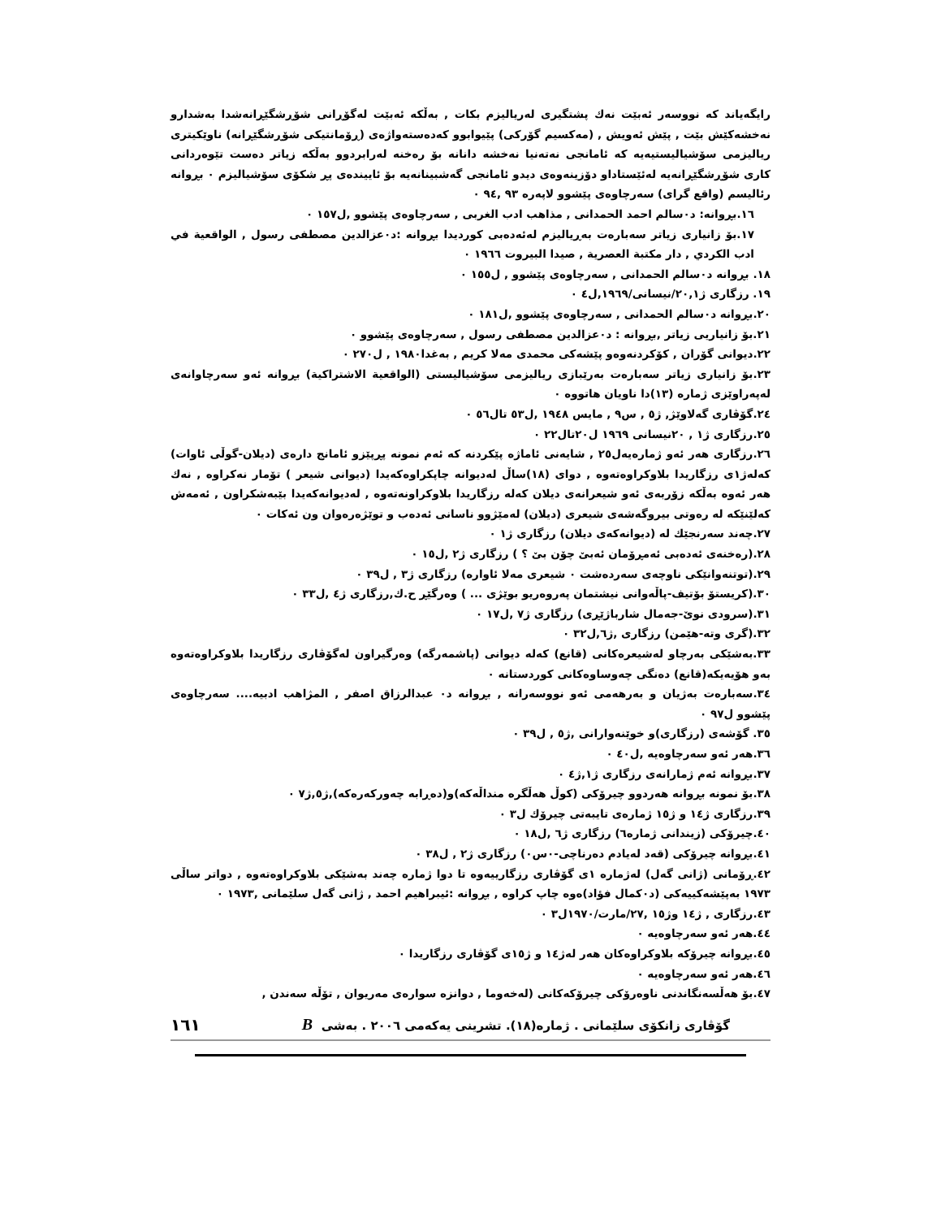رایگەیاند کە نووسەر ئەبێت نەك پشتگیری لەریالیزم بکات , بەڵکە ئەبێت لەگۆڕانی شۆڕشگێڕانەشدا بەشدارو نەخشەکێش بێت , پێش ئەویش , (مەکسیم گۆرکی) پێیوابوو کەدەستەواژەی (ڕۆمانتیکی شۆڕشگێڕانە) ناوێکیتری ریالیزمی سۆشیالیستیەیە کە ئامانجی نەتەنیا نەخشە دانانە بۆ رەخنە لەرابردوو بەڵکە زیاتر دەست تێوەردانی کاری شۆڕشگێڕانەیە لەئێستاداو دۆزینەوەی دیدو ئامانجی گەشبینانەیە بۆ ئاییندەی پڕ شکۆی سۆشیالیزم ٠ بڕوانە رئالیسم (واقع گرای) سەرچاوەی پێشوو لاپەرە ٩٣ ,٩٤ ٠
١٦.بڕوانە: د٠سالم احمد الحمدانی , مذاهب ادب الغربی , سەرچاوەی پێشوو ,ل١٥٧ ٠
١٧.بۆ زانیاری زیاتر سەبارەت بەڕیالیزم لەئەدەبی کوردیدا بڕوانە :د٠عزالدین مصطفی رسول , الواقعیة في ادب الكردي , دار مكتبة العصرية , صيدا البيروت ١٩٦٦ ٠
١٨. بڕوانە د٠سالم الحمدانی , سەرچاوەی پێشوو , ل١٥٥ ٠
١٩. رزگاری ژ٢٠,١/نیسانی/١٩٦٩,ل٤ ٠
٢٠.بڕوانە د٠سالم الحمدانی , سەرچاوەی پێشوو ,ل١٨١ ٠
٢١.بۆ زانیاریی زیاتر ,بڕوانە : د٠عزالدین مصطفی رسول , سەرچاوەی پێشوو ٠
٢٢.دیوانی گۆران , کۆکردنەوەو پێشەکی محمدی مەلا کریم , بەغدا١٩٨٠ , ل٢٧٠ ٠
٢٣.بۆ زانیاری زیاتر سەبارەت بەرێبازی ریالیزمی سۆشیالیستی (الواقعیة الاشتراكیة) بڕوانە ئەو سەرچاوانەی لەپەراوێزی ژمارە (١٣)دا ناویان هاتووە ٠
٢٤.گۆڤاری گەلاوێژ, ژ٥ , س٩ , مایس ١٩٤٨ ,ل٥٣ تال٥٦ ٠
٢٥.رزگاری ژ١ , ٢٠نیسانی ١٩٦٩ ل٢٠تال٢٢ ٠
٢٦.رزگاری هەر ئەو ژمارەیەل٢٥ , شایەنی ئاماژە پێکردنە کە ئەم نمونە پڕپێزو ئامانج دارەی (دیلان-گوڵی ئاوات) کەلەژ١ی رزگاریدا بلاوکراوەتەوە , دوای (١٨)ساڵ لەدیوانە چاپکراوەکەیدا (دیوانی شیعر ) تۆمار نەکراوە , نەك هەر ئەوە بەڵکە زۆربەی ئەو شیعرانەی دیلان کەلە رزگاریدا بلاوکراونەتەوە , لەدیوانەکەیدا بێبەشکراون , ئەمەش کەلێنێکە لە رەوتی بیروگەشەی شیعری (دیلان) لەمێژوو ناسانی ئەدەب و توێژەرەوان ون ئەکات ٠
٢٧.چەند سەرنجێك لە (دیوانەکەی دیلان) رزگاری ژ١ ٠
٢٨.(رەخنەی ئەدەبی ئەمڕۆمان ئەبێ چۆن بێ ؟ ) رزگاری ژ٢ ,ل١٥ ٠
٢٩.(توتنەوانێکی ناوچەی سەردەشت ٠ شیعری مەلا ئاوارە) رزگاری ژ٣ , ل٣٩ ٠
٣٠.(کریستۆ بۆتیف-پاڵەوانی نیشتمان پەروەریو بوێژی ... ) وەرگێڕ ح.ك,رزگاری ژ٤ ,ل٣٣ ٠
٣١.(سرودی نوێ-جەمال شارباژێڕی) رزگاری ژ٧ ,ل١٧ ٠
٣٢.(گری وتە-هێمن) رزگاری ,ژ٦,ل٣٢ ٠
٣٣.بەشێکی بەرچاو لەشیعرەکانی (قانع) کەلە دیوانی (پاشمەرگە) وەرگیراون لەگۆڤاری رزگاریدا بلاوکراوەتەوە بەو هۆیەیکە(قانع) دەنگی چەوساوەکانی کوردستانە ٠
٣٤.سەبارەت بەژیان و بەرهەمی ئەو نووسەرانە , بڕوانە د٠ عبدالرزاق اصفر , المژاهب ادبیە.... سەرچاوەی پێشوو ل٩٧ ٠
٣٥. گۆشەی (رزگاری)و خوێنەوارانی ,ژ٥ , ل٣٩ ٠
٣٦.هەر ئەو سەرچاوەیە ,ل٤٠ ٠
٣٧.بڕوانە ئەم ژمارانەی رزگاری ژ١,ژ٤ ٠
٣٨.بۆ نمونە بڕوانە هەردوو چیرۆکی (کوڵ هەڵگرە منداڵەکە)و(دەڕابە چەورکەرەکە),ژ٥,ژ٧ ٠
٣٩.رزگاری ژ١٤ و ژ١٥ ژمارەی تایبەتی چیرۆك ل٣ ٠
٤٠.چیرۆکی (زیندانی ژمارە٦) رزگاری ژ٦ ,ل١٨ ٠
٤١.بڕوانە چیرۆکی (قەد لەیادم دەرناچی-٠س٠) رزگاری ژ٢ , ل٣٨ ٠
٤٢.ڕۆمانی (ژانی گەل) لەژمارە ١ی گۆڤاری رزگارییەوە تا دوا ژمارە چەند بەشێکی بلاوکراوەتەوە , دواتر ساڵی ١٩٧٣ بەپێشەکییەکی (د٠کمال فؤاد)ەوە چاپ کراوە , بڕوانە :ئیبراهیم احمد , ژانی گەل سلێمانی ,١٩٧٣ ٠
٤٣.رزگاری , ژ١٤ وژ١٥ ,٢٧/مارت/١٩٧٠ل٣ ٠
٤٤.هەر ئەو سەرچاوەیە ٠
٤٥.بڕوانە چیرۆکە بلاوکراوەکان هەر لەژ١٤ و ژ١٥ی گۆڤاری رزگاریدا ٠
٤٦.هەر ئەو سەرچاوەیە ٠
٤٧.بۆ هەڵسەنگاندنی ناوەرۆکی چیرۆکەکانی (لەخەوما , دوانزە سوارەی مەریوان , تۆڵە سەندن ,
گۆڤاری زانکۆی سلێمانی . ژمارە(١٨). تشرینی یەکەمی ٢٠٠٦ . بەشی B ١٦١